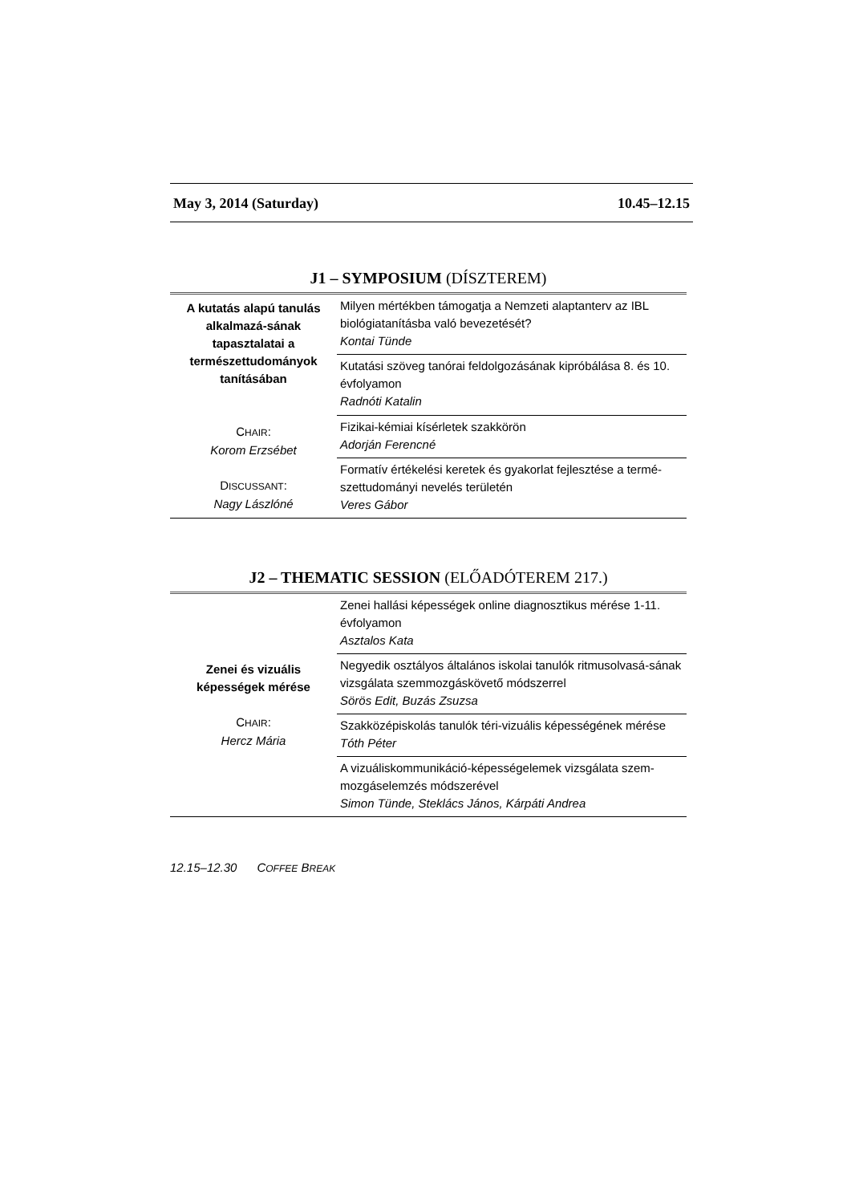May 3, 2014 (Saturday) 10.45–12.15
J1 – SYMPOSIUM (DÍSZTEREM)
| A kutatás alapú tanulás alkalmazá-sának tapasztalatai a természettudományok tanításában C HAIR : Korom Erzsébet D ISCUSSANT : Nagy Lászlóné | Milyen mértékben támogatja a Nemzeti alaptanterv az IBL biológiatanításba való bevezetését? Kontai Tünde |
| | Kutatási szöveg tanórai feldolgozásának kipróbálása 8. és 10. évfolyamon Radnóti Katalin |
| | Fizikai-kémiai kísérletek szakkörön Adorján Ferencné |
| | Formatív értékelési keretek és gyakorlat fejlesztése a termé-szettudományi nevelés területén Veres Gábor |
J2 – THEMATIC SESSION (ELŐADÓTEREM 217.)
| Zenei és vizuális képességek mérése C HAIR : Hercz Mária | Zenei hallási képességek online diagnosztikus mérése 1-11. évfolyamon Asztalos Kata |
| | Negyedik osztályos általános iskolai tanulók ritmusolvasá-sának vizsgálata szemmozgáskövető módszerrel Sörös Edit, Buzás Zsuzsa |
| | Szakközépiskolás tanulók téri-vizuális képességének mérése Tóth Péter |
| | A vizuáliskommunikáció-képességelemek vizsgálata szem-mozgáselemzés módszerével Simon Tünde, Steklács János, Kárpáti Andrea |
12.15–12.30 COFFEE BREAK